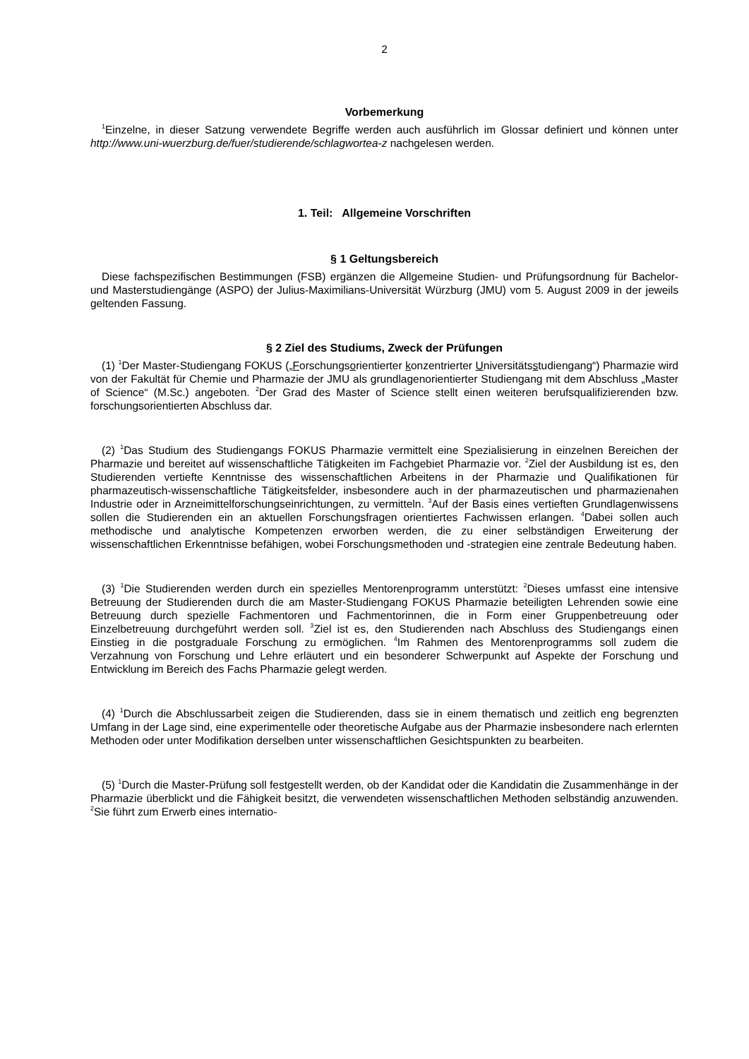2
Vorbemerkung
<sup>1</sup> Einzelne, in dieser Satzung verwendete Begriffe werden auch ausführlich im Glossar definiert und können unter http://www.uni-wuerzburg.de/fuer/studierende/schlagwortea-z nachgelesen werden.
1. Teil: Allgemeine Vorschriften
§ 1 Geltungsbereich
Diese fachspezifischen Bestimmungen (FSB) ergänzen die Allgemeine Studien- und Prüfungsordnung für Bachelor- und Masterstudiengänge (ASPO) der Julius-Maximilians-Universität Würzburg (JMU) vom 5. August 2009 in der jeweils geltenden Fassung.
§ 2 Ziel des Studiums, Zweck der Prüfungen
(1) <sup>1</sup>Der Master-Studiengang FOKUS („Forschungsorientierter konzentrierter Universitätsstudiengang“) Pharmazie wird von der Fakultät für Chemie und Pharmazie der JMU als grundlagenorientierter Studiengang mit dem Abschluss „Master of Science“ (M.Sc.) angeboten. <sup>2</sup>Der Grad des Master of Science stellt einen weiteren berufsqualifizierenden bzw. forschungsorientierten Abschluss dar.
(2) <sup>1</sup>Das Studium des Studiengangs FOKUS Pharmazie vermittelt eine Spezialisierung in einzelnen Bereichen der Pharmazie und bereitet auf wissenschaftliche Tätigkeiten im Fachgebiet Pharmazie vor. <sup>2</sup>Ziel der Ausbildung ist es, den Studierenden vertiefte Kenntnisse des wissenschaftlichen Arbeitens in der Pharmazie und Qualifikationen für pharmazeutisch-wissenschaftliche Tätigkeitsfelder, insbesondere auch in der pharmazeutischen und pharmazienahen Industrie oder in Arzneimittelforschungseinrichtungen, zu vermitteln. <sup>3</sup>Auf der Basis eines vertieften Grundlagenwissens sollen die Studierenden ein an aktuellen Forschungsfragen orientiertes Fachwissen erlangen. <sup>4</sup>Dabei sollen auch methodische und analytische Kompetenzen erworben werden, die zu einer selbständigen Erweiterung der wissenschaftlichen Erkenntnisse befähigen, wobei Forschungsmethoden und -strategien eine zentrale Bedeutung haben.
(3) <sup>1</sup>Die Studierenden werden durch ein spezielles Mentorenprogramm unterstützt: <sup>2</sup>Dieses umfasst eine intensive Betreuung der Studierenden durch die am Master-Studiengang FOKUS Pharmazie beteiligten Lehrenden sowie eine Betreuung durch spezielle Fachmentoren und Fachmentorinnen, die in Form einer Gruppenbetreuung oder Einzelbetreuung durchgeführt werden soll. <sup>3</sup>Ziel ist es, den Studierenden nach Abschluss des Studiengangs einen Einstieg in die postgraduale Forschung zu ermöglichen. <sup>4</sup>Im Rahmen des Mentorenprogramms soll zudem die Verzahnung von Forschung und Lehre erläutert und ein besonderer Schwerpunkt auf Aspekte der Forschung und Entwicklung im Bereich des Fachs Pharmazie gelegt werden.
(4) <sup>1</sup>Durch die Abschlussarbeit zeigen die Studierenden, dass sie in einem thematisch und zeitlich eng begrenzten Umfang in der Lage sind, eine experimentelle oder theoretische Aufgabe aus der Pharmazie insbesondere nach erlernten Methoden oder unter Modifikation derselben unter wissenschaftlichen Gesichtspunkten zu bearbeiten.
(5) <sup>1</sup>Durch die Master-Prüfung soll festgestellt werden, ob der Kandidat oder die Kandidatin die Zusammenhänge in der Pharmazie überblickt und die Fähigkeit besitzt, die verwendeten wissenschaftlichen Methoden selbständig anzuwenden. <sup>2</sup>Sie führt zum Erwerb eines internatio-